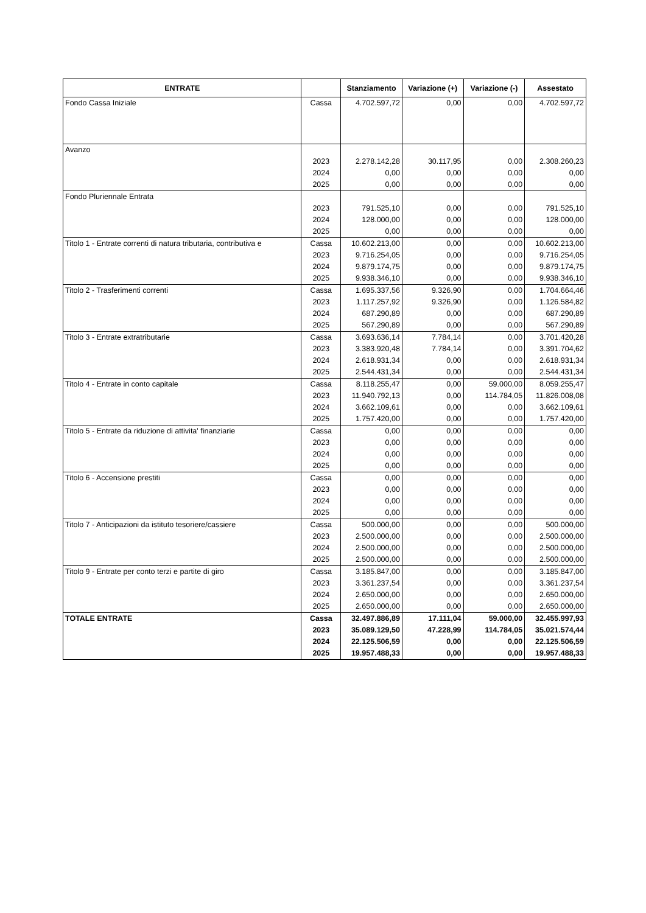| ENTRATE | | Stanziamento | Variazione (+) | Variazione (-) | Assestato |
| --- | --- | --- | --- | --- | --- |
| Fondo Cassa Iniziale | Cassa | 4.702.597,72 | 0,00 | 0,00 | 4.702.597,72 |
| Avanzo | | | | | |
| | 2023 | 2.278.142,28 | 30.117,95 | 0,00 | 2.308.260,23 |
| | 2024 | 0,00 | 0,00 | 0,00 | 0,00 |
| | 2025 | 0,00 | 0,00 | 0,00 | 0,00 |
| Fondo Pluriennale Entrata | | | | | |
| | 2023 | 791.525,10 | 0,00 | 0,00 | 791.525,10 |
| | 2024 | 128.000,00 | 0,00 | 0,00 | 128.000,00 |
| | 2025 | 0,00 | 0,00 | 0,00 | 0,00 |
| Titolo 1 - Entrate correnti di natura tributaria, contributiva e | Cassa | 10.602.213,00 | 0,00 | 0,00 | 10.602.213,00 |
| | 2023 | 9.716.254,05 | 0,00 | 0,00 | 9.716.254,05 |
| | 2024 | 9.879.174,75 | 0,00 | 0,00 | 9.879.174,75 |
| | 2025 | 9.938.346,10 | 0,00 | 0,00 | 9.938.346,10 |
| Titolo 2 - Trasferimenti correnti | Cassa | 1.695.337,56 | 9.326,90 | 0,00 | 1.704.664,46 |
| | 2023 | 1.117.257,92 | 9.326,90 | 0,00 | 1.126.584,82 |
| | 2024 | 687.290,89 | 0,00 | 0,00 | 687.290,89 |
| | 2025 | 567.290,89 | 0,00 | 0,00 | 567.290,89 |
| Titolo 3 - Entrate extratributarie | Cassa | 3.693.636,14 | 7.784,14 | 0,00 | 3.701.420,28 |
| | 2023 | 3.383.920,48 | 7.784,14 | 0,00 | 3.391.704,62 |
| | 2024 | 2.618.931,34 | 0,00 | 0,00 | 2.618.931,34 |
| | 2025 | 2.544.431,34 | 0,00 | 0,00 | 2.544.431,34 |
| Titolo 4 - Entrate in conto capitale | Cassa | 8.118.255,47 | 0,00 | 59.000,00 | 8.059.255,47 |
| | 2023 | 11.940.792,13 | 0,00 | 114.784,05 | 11.826.008,08 |
| | 2024 | 3.662.109,61 | 0,00 | 0,00 | 3.662.109,61 |
| | 2025 | 1.757.420,00 | 0,00 | 0,00 | 1.757.420,00 |
| Titolo 5 - Entrate da riduzione di attivita' finanziarie | Cassa | 0,00 | 0,00 | 0,00 | 0,00 |
| | 2023 | 0,00 | 0,00 | 0,00 | 0,00 |
| | 2024 | 0,00 | 0,00 | 0,00 | 0,00 |
| | 2025 | 0,00 | 0,00 | 0,00 | 0,00 |
| Titolo 6 - Accensione prestiti | Cassa | 0,00 | 0,00 | 0,00 | 0,00 |
| | 2023 | 0,00 | 0,00 | 0,00 | 0,00 |
| | 2024 | 0,00 | 0,00 | 0,00 | 0,00 |
| | 2025 | 0,00 | 0,00 | 0,00 | 0,00 |
| Titolo 7 - Anticipazioni da istituto tesoriere/cassiere | Cassa | 500.000,00 | 0,00 | 0,00 | 500.000,00 |
| | 2023 | 2.500.000,00 | 0,00 | 0,00 | 2.500.000,00 |
| | 2024 | 2.500.000,00 | 0,00 | 0,00 | 2.500.000,00 |
| | 2025 | 2.500.000,00 | 0,00 | 0,00 | 2.500.000,00 |
| Titolo 9 - Entrate per conto terzi e partite di giro | Cassa | 3.185.847,00 | 0,00 | 0,00 | 3.185.847,00 |
| | 2023 | 3.361.237,54 | 0,00 | 0,00 | 3.361.237,54 |
| | 2024 | 2.650.000,00 | 0,00 | 0,00 | 2.650.000,00 |
| | 2025 | 2.650.000,00 | 0,00 | 0,00 | 2.650.000,00 |
| TOTALE ENTRATE | Cassa | 32.497.886,89 | 17.111,04 | 59.000,00 | 32.455.997,93 |
| | 2023 | 35.089.129,50 | 47.228,99 | 114.784,05 | 35.021.574,44 |
| | 2024 | 22.125.506,59 | 0,00 | 0,00 | 22.125.506,59 |
| | 2025 | 19.957.488,33 | 0,00 | 0,00 | 19.957.488,33 |